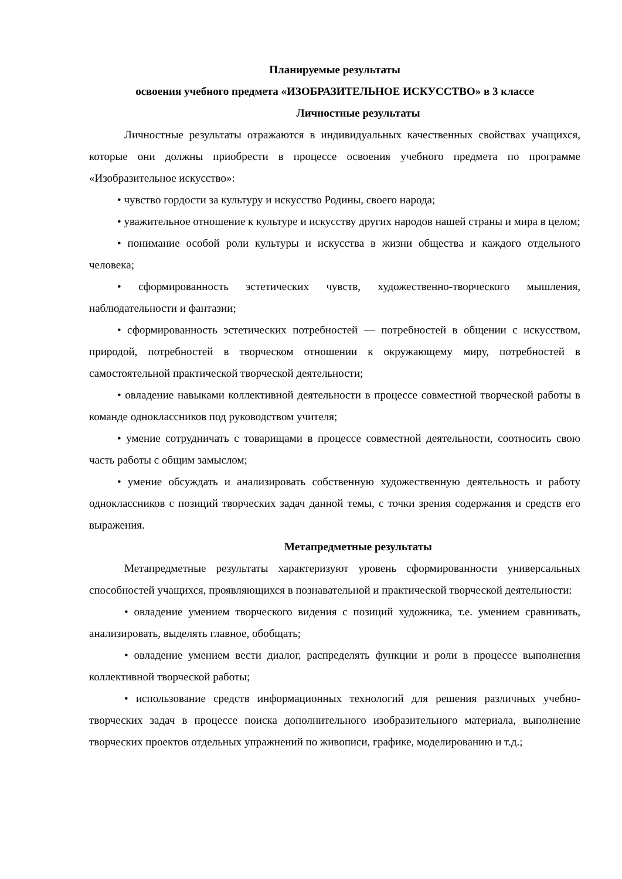Планируемые результаты
освоения учебного предмета «ИЗОБРАЗИТЕЛЬНОЕ ИСКУССТВО» в 3 классе
Личностные результаты
Личностные результаты отражаются в индивидуальных качественных свойствах учащихся, которые они должны приобрести в процессе освоения учебного предмета по программе «Изобразительное искусство»:
• чувство гордости за культуру и искусство Родины, своего народа;
• уважительное отношение к культуре и искусству других народов нашей страны и мира в целом;
• понимание особой роли культуры и искусства в жизни общества и каждого отдельного человека;
• сформированность эстетических чувств, художественно-творческого мышления, наблюдательности и фантазии;
• сформированность эстетических потребностей — потребностей в общении с искусством, природой, потребностей в творческом отношении к окружающему миру, потребностей в самостоятельной практической творческой деятельности;
• овладение навыками коллективной деятельности в процессе совместной творческой работы в команде одноклассников под руководством учителя;
• умение сотрудничать с товарищами в процессе совместной деятельности, соотносить свою часть работы с общим замыслом;
• умение обсуждать и анализировать собственную художественную деятельность и работу одноклассников с позиций творческих задач данной темы, с точки зрения содержания и средств его выражения.
Метапредметные результаты
Метапредметные результаты характеризуют уровень сформированности универсальных способностей учащихся, проявляющихся в познавательной и практической творческой деятельности:
• овладение умением творческого видения с позиций художника, т.е. умением сравнивать, анализировать, выделять главное, обобщать;
• овладение умением вести диалог, распределять функции и роли в процессе выполнения коллективной творческой работы;
• использование средств информационных технологий для решения различных учебно-творческих задач в процессе поиска дополнительного изобразительного материала, выполнение творческих проектов отдельных упражнений по живописи, графике, моделированию и т.д.;